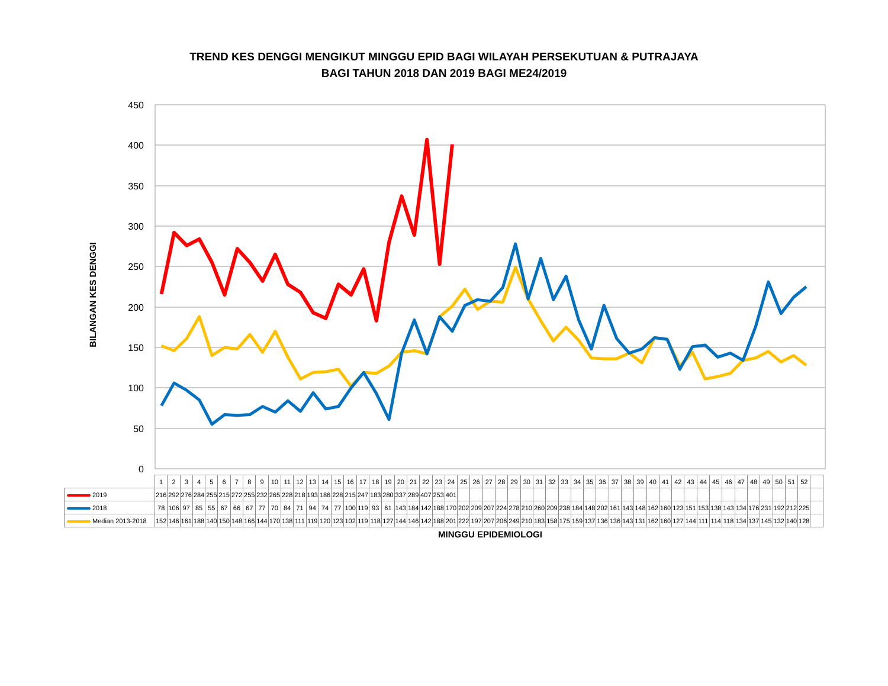TREND KES DENGGI MENGIKUT MINGGU EPID BAGI WILAYAH PERSEKUTUAN & PUTRAJAYA
BAGI TAHUN 2018 DAN 2019 BAGI ME24/2019
450
400
350
300
250
200
150
100
50
0
BILANGAN KES DENGGI
| | 1 | 2 | 3 | 4 | 5 | 6 | 7 | 8 | 9 | 10 | 11 | 12 | 13 | 14 | 15 | 16 | 17 | 18 | 19 | 20 | 21 | 22 | 23 | 24 | 25 | 26 | 27 | 28 | 29 | 30 | 31 | 32 | 33 | 34 | 35 | 36 | 37 | 38 | 39 | 40 | 41 | 42 | 43 | 44 | 45 | 46 | 47 | 48 | 49 | 50 | 51 | 52 | |
| --- | --- | --- | --- | --- | --- | --- | --- | --- | --- | --- | --- | --- | --- | --- | --- | --- | --- | --- | --- | --- | --- | --- | --- | --- | --- | --- | --- | --- | --- | --- | --- | --- | --- | --- | --- | --- | --- | --- | --- | --- | --- | --- | --- | --- | --- | --- | --- | --- | --- | --- | --- | --- | --- |
| 2019 | 216 | 292 | 276 | 284 | 255 | 215 | 272 | 255 | 232 | 265 | 228 | 218 | 193 | 186 | 228 | 215 | 247 | 183 | 280 | 337 | 289 | 407 | 253 | 401 | | | | | | | | | | | | | | | | | | | | | | | | | | | | | |
| 2018 | 78 | 106 | 97 | 85 | 55 | 67 | 66 | 67 | 77 | 70 | 84 | 71 | 94 | 74 | 77 | 100 | 119 | 93 | 61 | 143 | 184 | 142 | 188 | 170 | 202 | 209 | 207 | 224 | 278 | 210 | 260 | 209 | 238 | 184 | 148 | 202 | 161 | 143 | 148 | 162 | 160 | 123 | 151 | 153 | 138 | 143 | 134 | 176 | 231 | 192 | 212 | 225 | |
| Median 2013-2018 | 152 | 146 | 161 | 188 | 140 | 150 | 148 | 166 | 144 | 170 | 138 | 111 | 119 | 120 | 123 | 102 | 119 | 118 | 127 | 144 | 146 | 142 | 188 | 201 | 222 | 197 | 207 | 206 | 249 | 210 | 183 | 158 | 175 | 159 | 137 | 136 | 136 | 143 | 131 | 162 | 160 | 127 | 144 | 111 | 114 | 118 | 134 | 137 | 145 | 132 | 140 | 128 | |
MINGGU EPIDEMIOLOGI